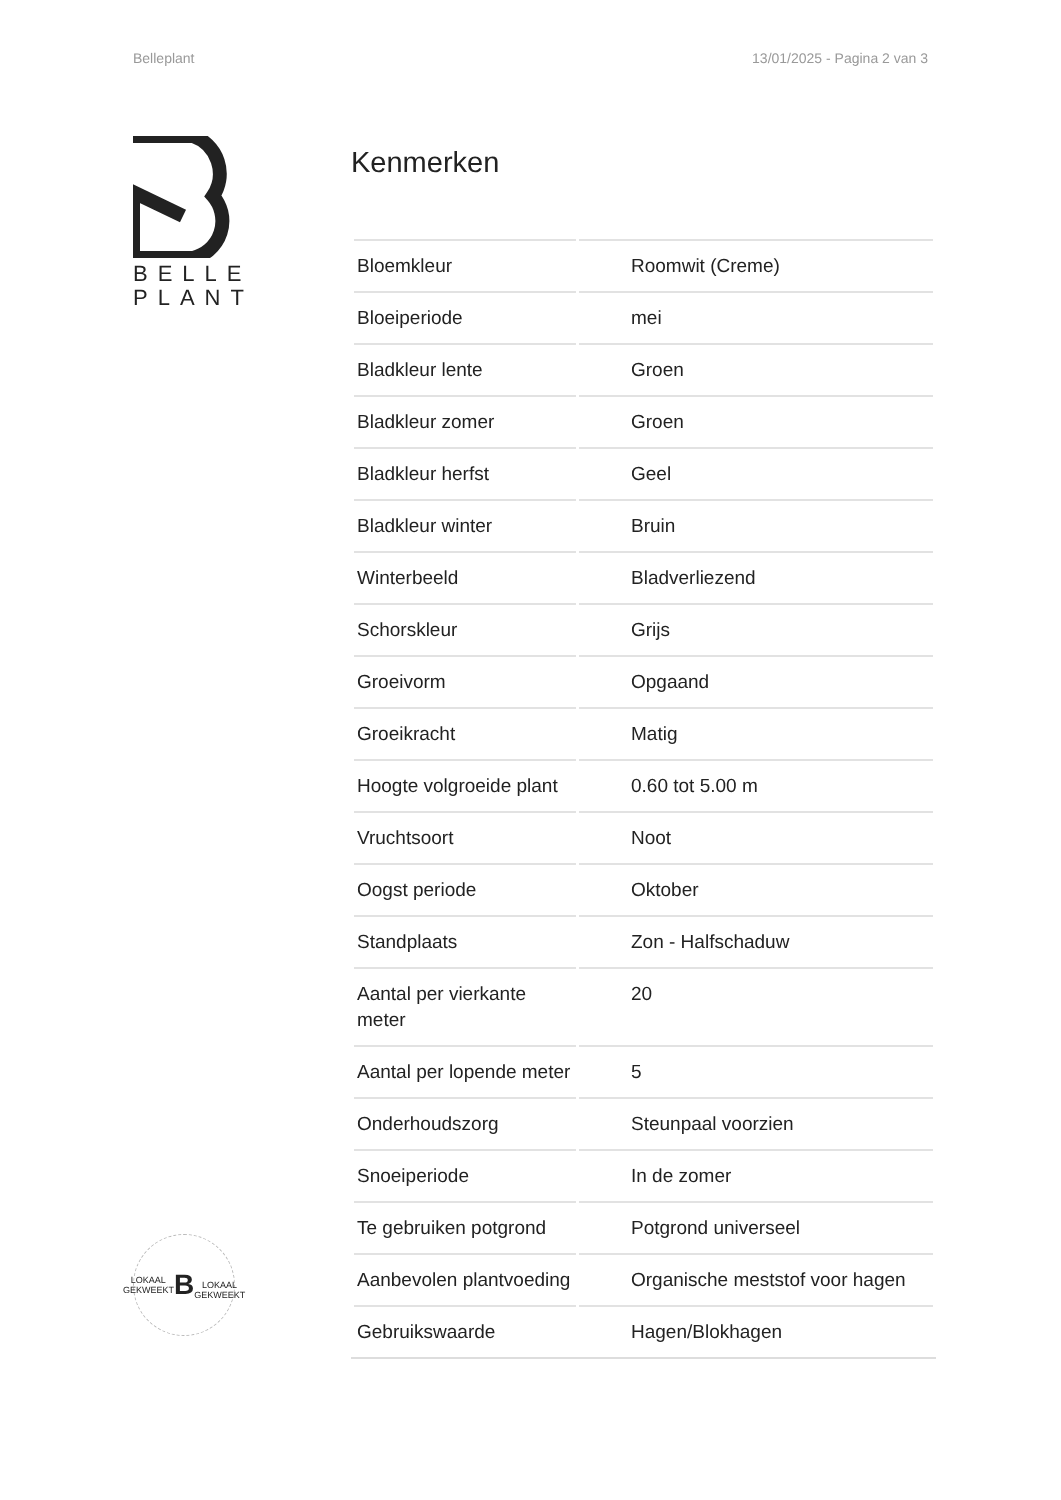Belleplant 13/01/2025 - Pagina 2 van 3
BELLE
PLANT
LOKAAL GEKWEEKT
B
LOKAAL GEKWEEKT
Kenmerken
| Bloemkleur | Roomwit (Creme) |
| Bloeiperiode | mei |
| Bladkleur lente | Groen |
| Bladkleur zomer | Groen |
| Bladkleur herfst | Geel |
| Bladkleur winter | Bruin |
| Winterbeeld | Bladverliezend |
| Schorskleur | Grijs |
| Groeivorm | Opgaand |
| Groeikracht | Matig |
| Hoogte volgroeide plant | 0.60 tot 5.00 m |
| Vruchtsoort | Noot |
| Oogst periode | Oktober |
| Standplaats | Zon - Halfschaduw |
| Aantal per vierkante meter | 20 |
| Aantal per lopende meter | 5 |
| Onderhoudszorg | Steunpaal voorzien |
| Snoeiperiode | In de zomer |
| Te gebruiken potgrond | Potgrond universeel |
| Aanbevolen plantvoeding | Organische meststof voor hagen |
| Gebruikswaarde | Hagen/Blokhagen |